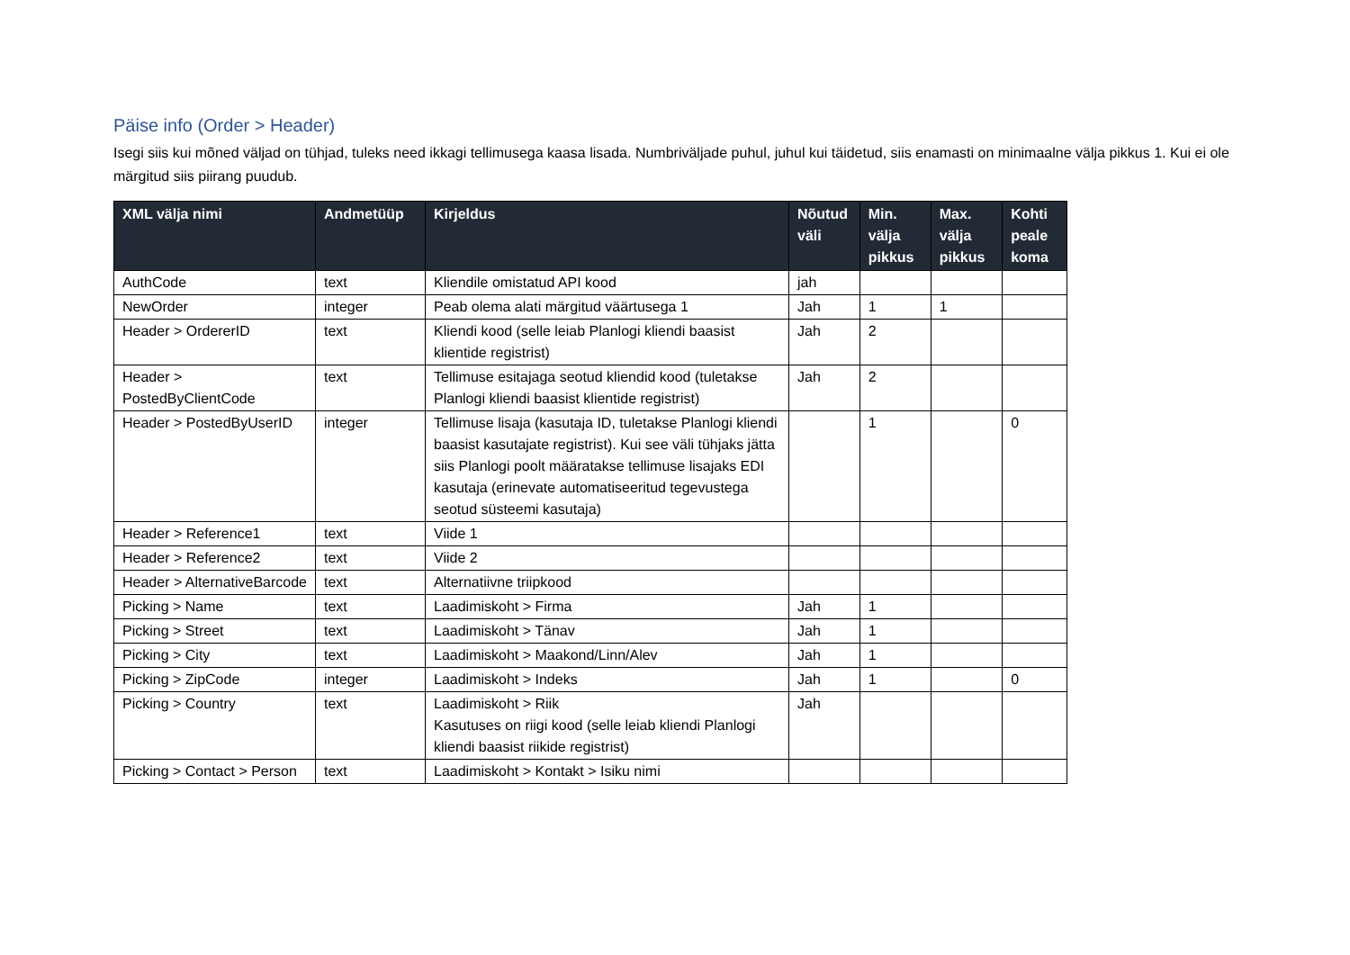Päise info (Order > Header)
Isegi siis kui mõned väljad on tühjad, tuleks need ikkagi tellimusega kaasa lisada. Numbriväljade puhul, juhul kui täidetud, siis enamasti on minimaalne välja pikkus 1. Kui ei ole märgitud siis piirang puudub.
| XML välja nimi | Andmetüüp | Kirjeldus | Nõutud väli | Min. välja pikkus | Max. välja pikkus | Kohti peale koma |
| --- | --- | --- | --- | --- | --- | --- |
| AuthCode | text | Kliendile omistatud API kood | jah | | | |
| NewOrder | integer | Peab olema alati märgitud väärtusega 1 | Jah | 1 | 1 | |
| Header > OrdererID | text | Kliendi kood (selle leiab Planlogi kliendi baasist klientide registrist) | Jah | 2 | | |
| Header > PostedByClientCode | text | Tellimuse esitajaga seotud kliendid kood (tuletakse Planlogi kliendi baasist klientide registrist) | Jah | 2 | | |
| Header > PostedByUserID | integer | Tellimuse lisaja (kasutaja ID, tuletakse Planlogi kliendi baasist kasutajate registrist). Kui see väli tühjaks jätta siis Planlogi poolt määratakse tellimuse lisajaks EDI kasutaja (erinevate automatiseeritud tegevustega seotud süsteemi kasutaja) | | 1 | | 0 |
| Header > Reference1 | text | Viide 1 | | | | |
| Header > Reference2 | text | Viide 2 | | | | |
| Header > AlternativeBarcode | text | Alternatiivne triipkood | | | | |
| Picking > Name | text | Laadimiskoht > Firma | Jah | 1 | | |
| Picking > Street | text | Laadimiskoht > Tänav | Jah | 1 | | |
| Picking > City | text | Laadimiskoht > Maakond/Linn/Alev | Jah | 1 | | |
| Picking > ZipCode | integer | Laadimiskoht > Indeks | Jah | 1 | | 0 |
| Picking > Country | text | Laadimiskoht > Riik Kasutuses on riigi kood (selle leiab kliendi Planlogi kliendi baasist riikide registrist) | Jah | | | |
| Picking > Contact > Person | text | Laadimiskoht > Kontakt > Isiku nimi | | | | |